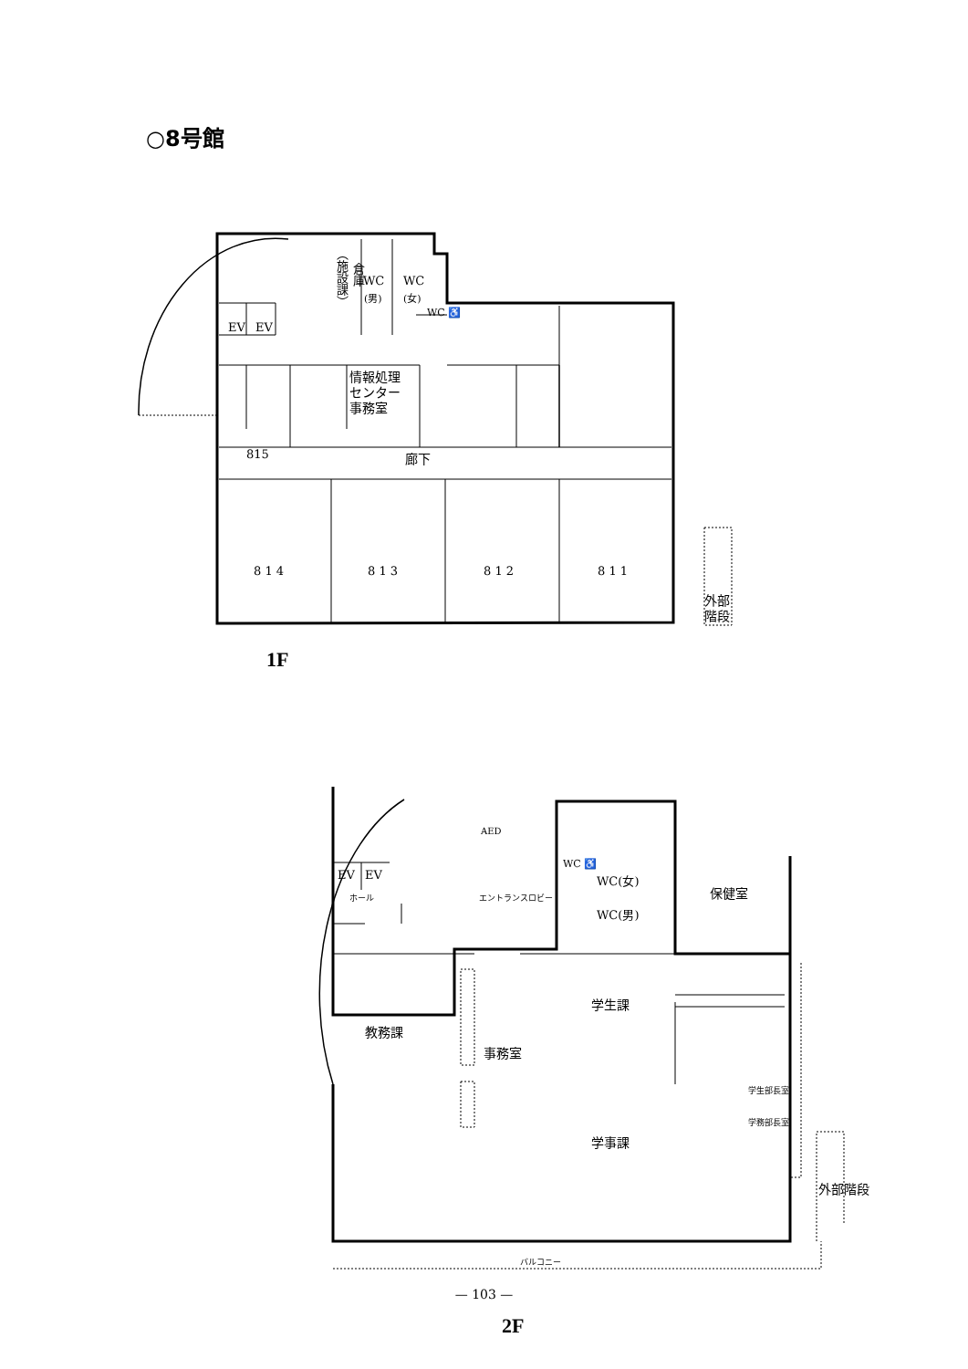○8号館
EV
EV
WC
WC
815
8 1 4
8 1 3
8 1 2
8 1 1
EV
EV
情報処理
センター
事務室
（施設課）
倉庫
(男) (女)
WC ♿
廊下
外部
階段
1F
ホール エントランスロビー
AED
WC ♿
WC(女)
WC(男)
保健室
教務課
事務室
学生課
学生部長室
学務部長室
学事課
外部階段
バルコニー
2F
— 103 —